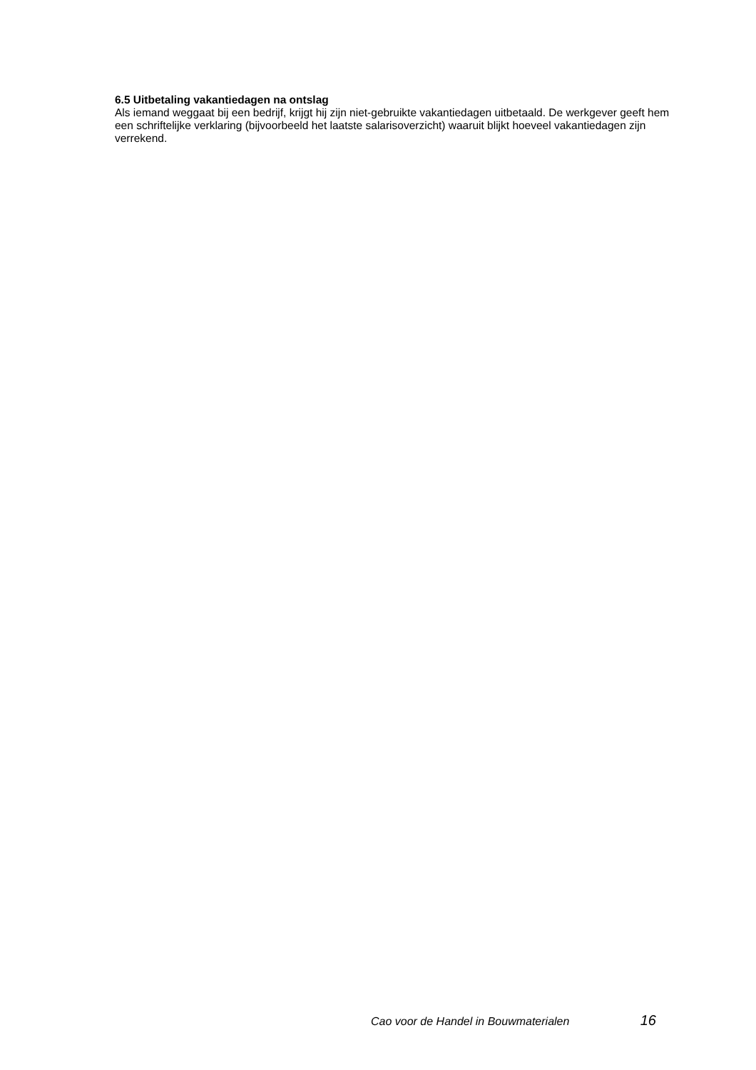6.5 Uitbetaling vakantiedagen na ontslag
Als iemand weggaat bij een bedrijf, krijgt hij zijn niet-gebruikte vakantiedagen uitbetaald. De werkgever geeft hem een schriftelijke verklaring (bijvoorbeeld het laatste salarisoverzicht) waaruit blijkt hoeveel vakantiedagen zijn verrekend.
Cao voor de Handel in Bouwmaterialen 16